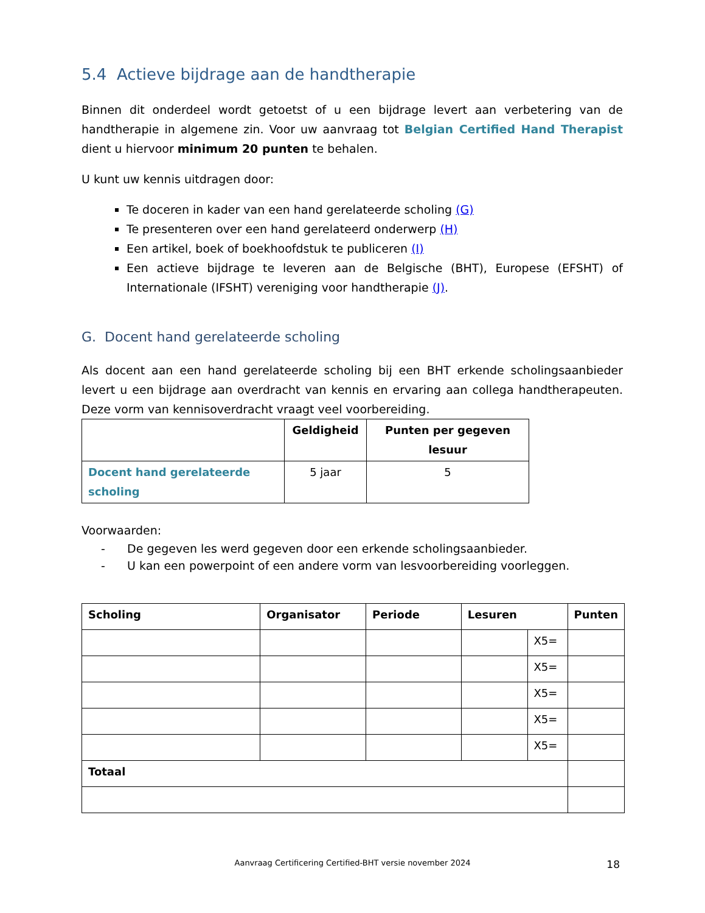5.4 Actieve bijdrage aan de handtherapie
Binnen dit onderdeel wordt getoetst of u een bijdrage levert aan verbetering van de handtherapie in algemene zin. Voor uw aanvraag tot Belgian Certified Hand Therapist dient u hiervoor minimum 20 punten te behalen.
U kunt uw kennis uitdragen door:
Te doceren in kader van een hand gerelateerde scholing (G)
Te presenteren over een hand gerelateerd onderwerp (H)
Een artikel, boek of boekhoofdstuk te publiceren (I)
Een actieve bijdrage te leveren aan de Belgische (BHT), Europese (EFSHT) of Internationale (IFSHT) vereniging voor handtherapie (J).
G. Docent hand gerelateerde scholing
Als docent aan een hand gerelateerde scholing bij een BHT erkende scholingsaanbieder levert u een bijdrage aan overdracht van kennis en ervaring aan collega handtherapeuten. Deze vorm van kennisoverdracht vraagt veel voorbereiding.
| | Geldigheid | Punten per gegeven lesuur |
| --- | --- | --- |
| Docent hand gerelateerde scholing | 5 jaar | 5 |
Voorwaarden:
- De gegeven les werd gegeven door een erkende scholingsaanbieder.
- U kan een powerpoint of een andere vorm van lesvoorbereiding voorleggen.
| Scholing | Organisator | Periode | Lesuren | | Punten |
| --- | --- | --- | --- | --- | --- |
| | | | | X5= | |
| | | | | X5= | |
| | | | | X5= | |
| | | | | X5= | |
| | | | | X5= | |
| Totaal | | | | | |
Aanvraag Certificering Certified-BHT versie november 2024 18